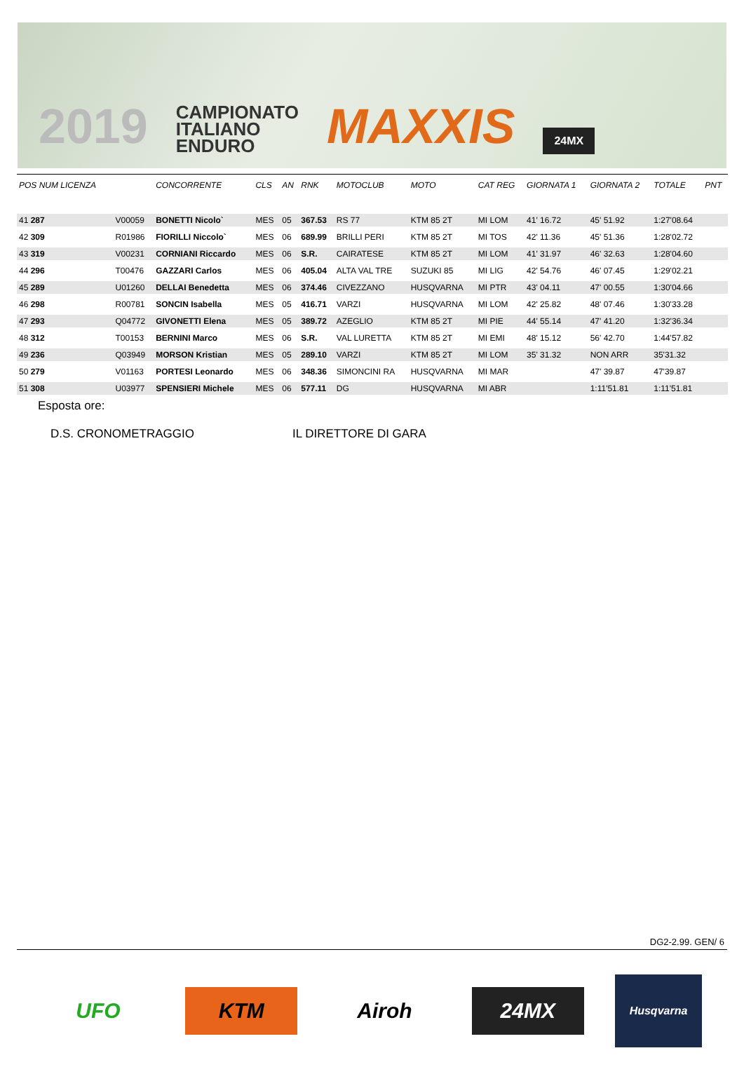2019
CAMPIONATO
ITALIANO
ENDURO
MAXXIS
24MX
| POS NUM LICENZA | | CONCORRENTE | CLS | AN | RNK | MOTOCLUB | MOTO | CAT REG | GIORNATA 1 | GIORNATA 2 | TOTALE | PNT |
| --- | --- | --- | --- | --- | --- | --- | --- | --- | --- | --- | --- | --- |
| 41 287 | V00059 | BONETTI Nicolo` | MES | 05 | 367.53 | RS 77 | KTM 85 2T | MI LOM | 41' 16.72 | 45' 51.92 | 1:27'08.64 | |
| 42 309 | R01986 | FIORILLI Niccolo` | MES | 06 | 689.99 | BRILLI PERI | KTM 85 2T | MI TOS | 42' 11.36 | 45' 51.36 | 1:28'02.72 | |
| 43 319 | V00231 | CORNIANI Riccardo | MES | 06 | S.R. | CAIRATESE | KTM 85 2T | MI LOM | 41' 31.97 | 46' 32.63 | 1:28'04.60 | |
| 44 296 | T00476 | GAZZARI Carlos | MES | 06 | 405.04 | ALTA VAL TRE | SUZUKI 85 | MI LIG | 42' 54.76 | 46' 07.45 | 1:29'02.21 | |
| 45 289 | U01260 | DELLAI Benedetta | MES | 06 | 374.46 | CIVEZZANO | HUSQVARNA | MI PTR | 43' 04.11 | 47' 00.55 | 1:30'04.66 | |
| 46 298 | R00781 | SONCIN Isabella | MES | 05 | 416.71 | VARZI | HUSQVARNA | MI LOM | 42' 25.82 | 48' 07.46 | 1:30'33.28 | |
| 47 293 | Q04772 | GIVONETTI Elena | MES | 05 | 389.72 | AZEGLIO | KTM 85 2T | MI PIE | 44' 55.14 | 47' 41.20 | 1:32'36.34 | |
| 48 312 | T00153 | BERNINI Marco | MES | 06 | S.R. | VAL LURETTA | KTM 85 2T | MI EMI | 48' 15.12 | 56' 42.70 | 1:44'57.82 | |
| 49 236 | Q03949 | MORSON Kristian | MES | 05 | 289.10 | VARZI | KTM 85 2T | MI LOM | 35' 31.32 | NON ARR | 35'31.32 | |
| 50 279 | V01163 | PORTESI Leonardo | MES | 06 | 348.36 | SIMONCINI RA | HUSQVARNA | MI MAR | | 47' 39.87 | 47'39.87 | |
| 51 308 | U03977 | SPENSIERI Michele | MES | 06 | 577.11 | DG | HUSQVARNA | MI ABR | | 1:11'51.81 | 1:11'51.81 | |
Esposta ore:
D.S. CRONOMETRAGGIO IL DIRETTORE DI GARA
DG2-2.99. GEN/ 6
UFO KTM Airoh 24MX
Husqvarna